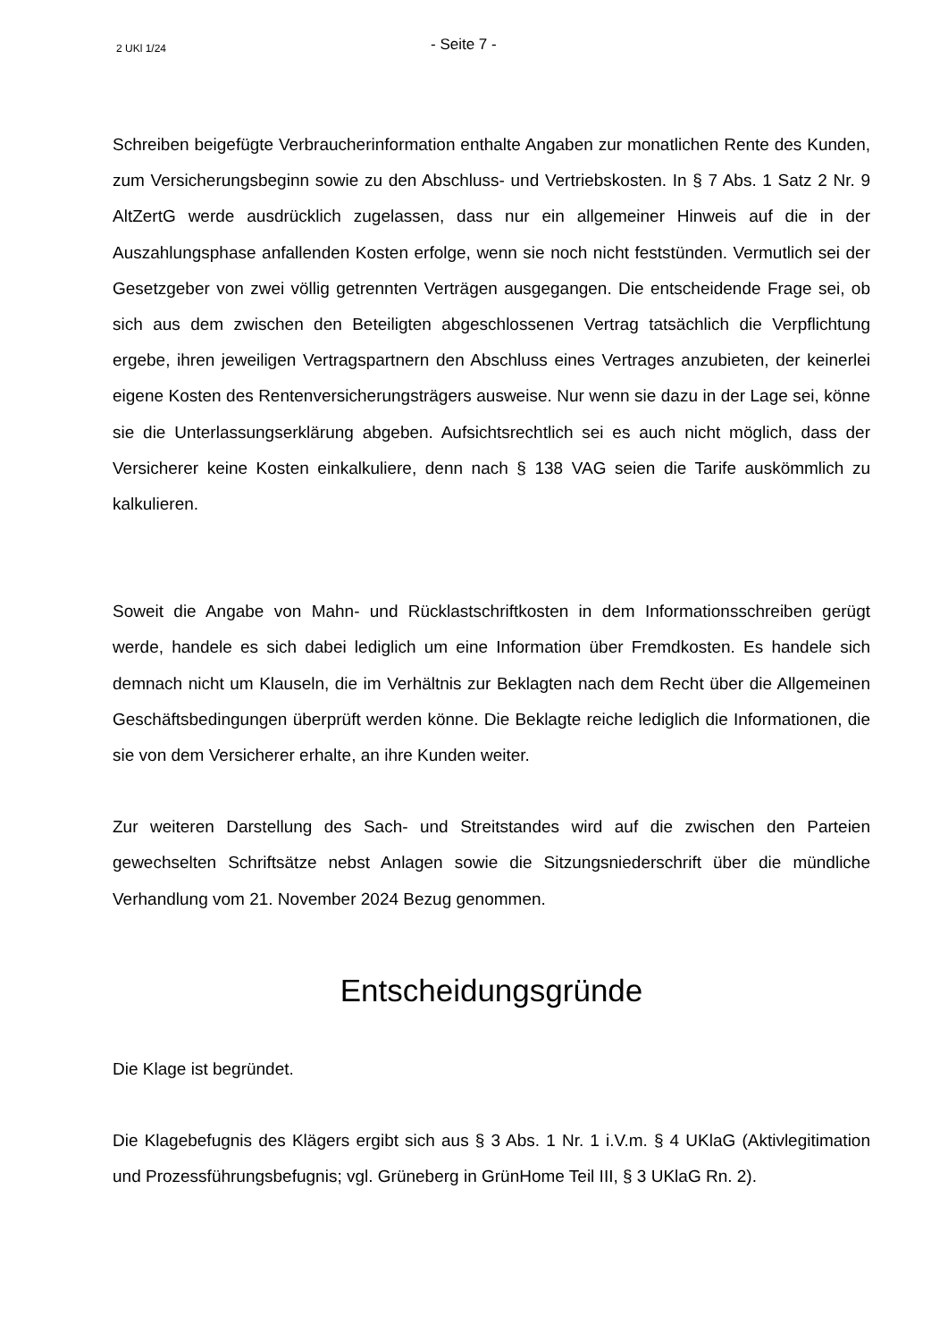2 UKl 1/24
- Seite 7 -
Schreiben beigefügte Verbraucherinformation enthalte Angaben zur monatlichen Rente des Kunden, zum Versicherungsbeginn sowie zu den Abschluss- und Vertriebskosten. In § 7 Abs. 1 Satz 2 Nr. 9 AltZertG werde ausdrücklich zugelassen, dass nur ein allgemeiner Hinweis auf die in der Auszahlungsphase anfallenden Kosten erfolge, wenn sie noch nicht feststünden. Vermutlich sei der Gesetzgeber von zwei völlig getrennten Verträgen ausgegangen. Die entscheidende Frage sei, ob sich aus dem zwischen den Beteiligten abgeschlossenen Vertrag tatsächlich die Verpflichtung ergebe, ihren jeweiligen Vertragspartnern den Abschluss eines Vertrages anzubieten, der keinerlei eigene Kosten des Rentenversicherungsträgers ausweise. Nur wenn sie dazu in der Lage sei, könne sie die Unterlassungserklärung abgeben. Aufsichtsrechtlich sei es auch nicht möglich, dass der Versicherer keine Kosten einkalkuliere, denn nach § 138 VAG seien die Tarife auskömmlich zu kalkulieren.
Soweit die Angabe von Mahn- und Rücklastschriftkosten in dem Informationsschreiben gerügt werde, handele es sich dabei lediglich um eine Information über Fremdkosten. Es handele sich demnach nicht um Klauseln, die im Verhältnis zur Beklagten nach dem Recht über die Allgemeinen Geschäftsbedingungen überprüft werden könne. Die Beklagte reiche lediglich die Informationen, die sie von dem Versicherer erhalte, an ihre Kunden weiter.
Zur weiteren Darstellung des Sach- und Streitstandes wird auf die zwischen den Parteien gewechselten Schriftsätze nebst Anlagen sowie die Sitzungsniederschrift über die mündliche Verhandlung vom 21. November 2024 Bezug genommen.
Entscheidungsgründe
Die Klage ist begründet.
Die Klagebefugnis des Klägers ergibt sich aus § 3 Abs. 1 Nr. 1 i.V.m. § 4 UKlaG (Aktivlegitimation und Prozessführungsbefugnis; vgl. Grüneberg in GrünHome Teil III, § 3 UKlaG Rn. 2).